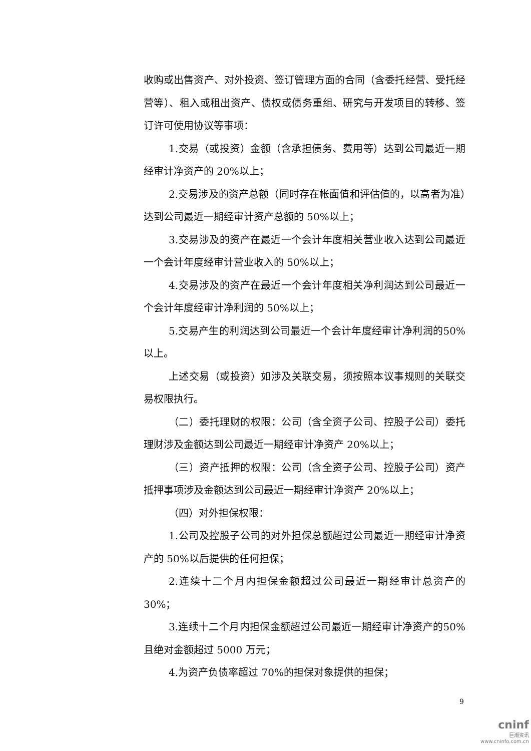收购或出售资产、对外投资、签订管理方面的合同（含委托经营、受托经营等）、租入或租出资产、债权或债务重组、研究与开发项目的转移、签订许可使用协议等事项：
1.交易（或投资）金额（含承担债务、费用等）达到公司最近一期经审计净资产的 20%以上；
2.交易涉及的资产总额（同时存在帐面值和评估值的，以高者为准）达到公司最近一期经审计资产总额的 50%以上；
3.交易涉及的资产在最近一个会计年度相关营业收入达到公司最近一个会计年度经审计营业收入的 50%以上；
4.交易涉及的资产在最近一个会计年度相关净利润达到公司最近一个会计年度经审计净利润的 50%以上；
5.交易产生的利润达到公司最近一个会计年度经审计净利润的50%以上。
上述交易（或投资）如涉及关联交易，须按照本议事规则的关联交易权限执行。
（二）委托理财的权限：公司（含全资子公司、控股子公司）委托理财涉及金额达到公司最近一期经审计净资产 20%以上；
（三）资产抵押的权限：公司（含全资子公司、控股子公司）资产抵押事项涉及金额达到公司最近一期经审计净资产 20%以上；
（四）对外担保权限：
1.公司及控股子公司的对外担保总额超过公司最近一期经审计净资产的 50%以后提供的任何担保；
2.连续十二个月内担保金额超过公司最近一期经审计总资产的30%；
3.连续十二个月内担保金额超过公司最近一期经审计净资产的50%且绝对金额超过 5000 万元；
4.为资产负债率超过 70%的担保对象提供的担保；
9
cninf
巨潮资讯
www.cninfo.com.cn